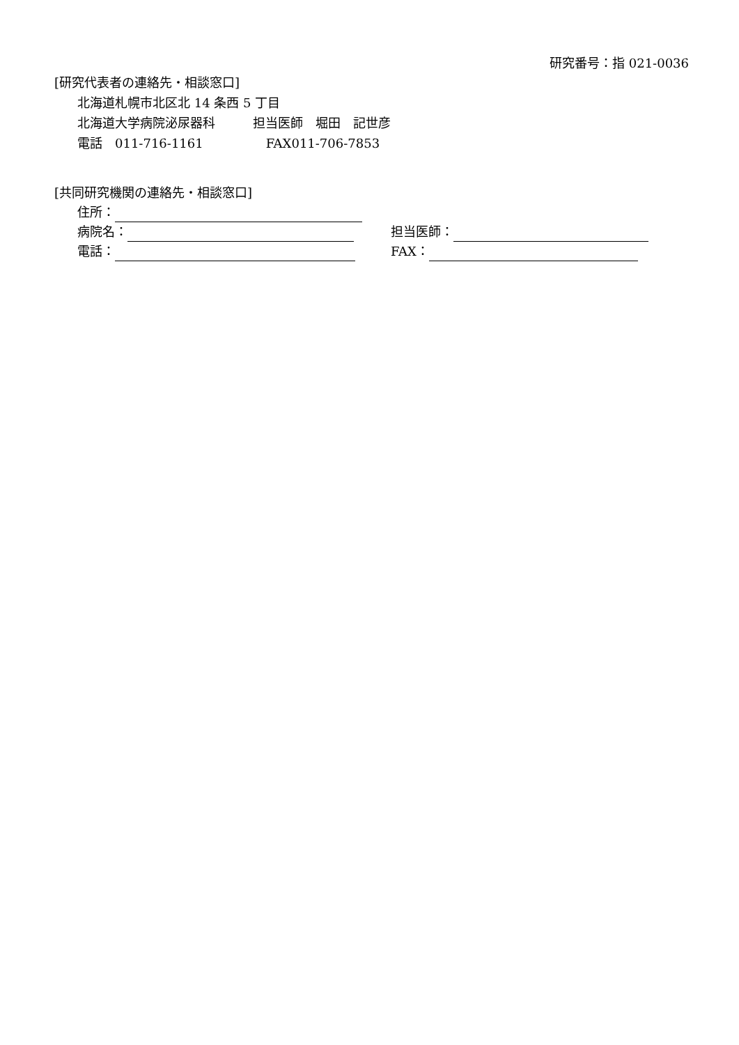研究番号：指 021-0036
[研究代表者の連絡先・相談窓口]
北海道札幌市北区北 14 条西 5 丁目
北海道大学病院泌尿器科　　　担当医師　堀田　記世彦
電話　011-716-1161　　　　　FAX011-706-7853
[共同研究機関の連絡先・相談窓口]
住所：
病院名： 担当医師：
電話： FAX：